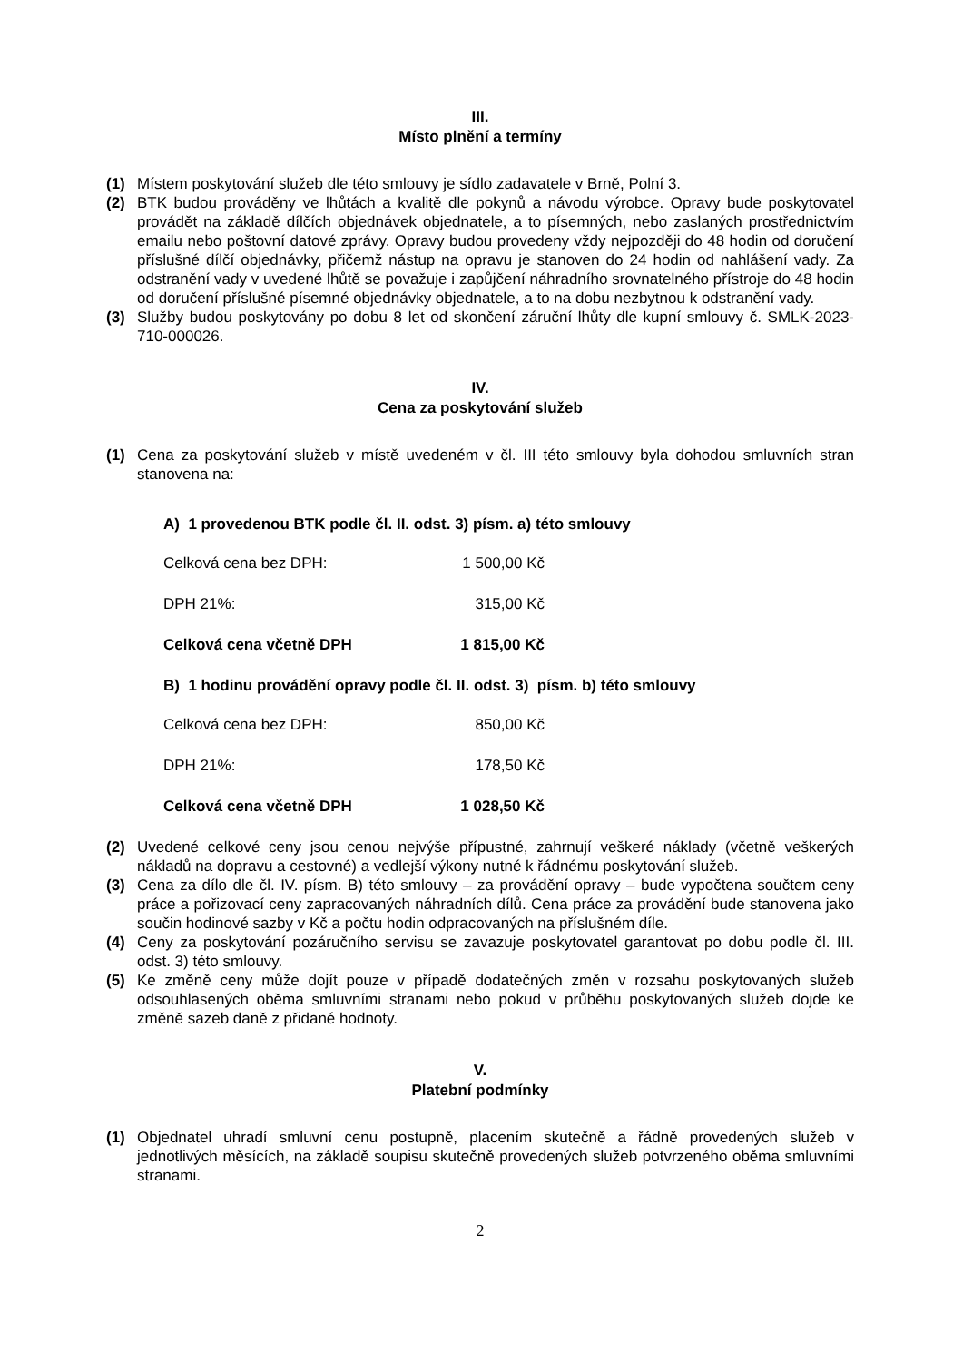III.
Místo plnění a termíny
(1) Místem poskytování služeb dle této smlouvy je sídlo zadavatele v Brně, Polní 3.
(2) BTK budou prováděny ve lhůtách a kvalitě dle pokynů a návodu výrobce. Opravy bude poskytovatel provádět na základě dílčích objednávek objednatele, a to písemných, nebo zaslaných prostřednictvím emailu nebo poštovní datové zprávy. Opravy budou provedeny vždy nejpozději do 48 hodin od doručení příslušné dílčí objednávky, přičemž nástup na opravu je stanoven do 24 hodin od nahlášení vady. Za odstranění vady v uvedené lhůtě se považuje i zapůjčení náhradního srovnatelného přístroje do 48 hodin od doručení příslušné písemné objednávky objednatele, a to na dobu nezbytnou k odstranění vady.
(3) Služby budou poskytovány po dobu 8 let od skončení záruční lhůty dle kupní smlouvy č. SMLK-2023-710-000026.
IV.
Cena za poskytování služeb
(1) Cena za poskytování služeb v místě uvedeném v čl. III této smlouvy byla dohodou smluvních stran stanovena na:
A) 1 provedenou BTK podle čl. II. odst. 3) písm. a) této smlouvy
| Celková cena bez DPH: | 1 500,00 Kč |
| DPH 21%: | 315,00 Kč |
| Celková cena včetně DPH | 1 815,00 Kč |
B) 1 hodinu provádění opravy podle čl. II. odst. 3) písm. b) této smlouvy
| Celková cena bez DPH: | 850,00 Kč |
| DPH 21%: | 178,50 Kč |
| Celková cena včetně DPH | 1 028,50 Kč |
(2) Uvedené celkové ceny jsou cenou nejvýše přípustné, zahrnují veškeré náklady (včetně veškerých nákladů na dopravu a cestovné) a vedlejší výkony nutné k řádnému poskytování služeb.
(3) Cena za dílo dle čl. IV. písm. B) této smlouvy – za provádění opravy – bude vypočtena součtem ceny práce a pořizovací ceny zapracovaných náhradních dílů. Cena práce za provádění bude stanovena jako součin hodinové sazby v Kč a počtu hodin odpracovaných na příslušném díle.
(4) Ceny za poskytování pozáručního servisu se zavazuje poskytovatel garantovat po dobu podle čl. III. odst. 3) této smlouvy.
(5) Ke změně ceny může dojít pouze v případě dodatečných změn v rozsahu poskytovaných služeb odsouhlasených oběma smluvními stranami nebo pokud v průběhu poskytovaných služeb dojde ke změně sazeb daně z přidané hodnoty.
V.
Platební podmínky
(1) Objednatel uhradí smluvní cenu postupně, placením skutečně a řádně provedených služeb v jednotlivých měsících, na základě soupisu skutečně provedených služeb potvrzeného oběma smluvními stranami.
2